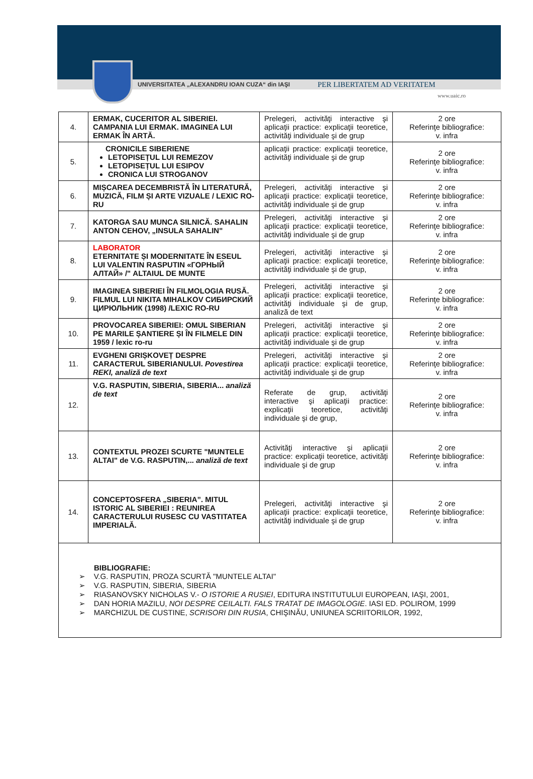UNIVERSITATEA „ALEXANDRU IOAN CUZA“ din IAŞI PER LIBERTATEM AD VERITATEM
www.uaic.ro
| 4. | ERMAK, CUCERITOR AL SIBERIEI. CAMPANIA LUI ERMAK. IMAGINEA LUI ERMAK ÎN ARTĂ. | Prelegeri, activităţi interactive şi aplicaţii practice: explicaţii teoretice, activităţi individuale şi de grup | 2 ore Referinţe bibliografice: v. infra |
| 5. | CRONICILE SIBERIENE LETOPISEȚUL LUI REMEZOV LETOPISEȚUL LUI ESIPOV CRONICA LUI STROGANOV | aplicaţii practice: explicaţii teoretice, activităţi individuale şi de grup | 2 ore Referinţe bibliografice: v. infra |
| 6. | MIȘCAREA DECEMBRISTĂ ÎN LITERATURĂ, MUZICĂ, FILM ȘI ARTE VIZUALE / LEXIC RO-RU | Prelegeri, activităţi interactive şi aplicaţii practice: explicaţii teoretice, activităţi individuale şi de grup | 2 ore Referinţe bibliografice: v. infra |
| 7. | KATORGA SAU MUNCA SILNICĂ. SAHALIN ANTON CEHOV, „INSULA SAHALIN" | Prelegeri, activităţi interactive şi aplicaţii practice: explicaţii teoretice, activităţi individuale şi de grup | 2 ore Referinţe bibliografice: v. infra |
| 8. | LABORATOR ETERNITATE ȘI MODERNITATE ÎN ESEUL LUI VALENTIN RASPUTIN «ГОРНЫЙ АЛТАЙ» /" ALTAIUL DE MUNTE | Prelegeri, activităţi interactive şi aplicaţii practice: explicaţii teoretice, activităţi individuale şi de grup, | 2 ore Referinţe bibliografice: v. infra |
| 9. | IMAGINEA SIBERIEI ÎN FILMOLOGIA RUSĂ. FILMUL LUI NIKITA MIHALKOV СИБИРСКИЙ ЦИРЮЛЬНИК (1998) /LEXIC RO-RU | Prelegeri, activităţi interactive şi aplicaţii practice: explicaţii teoretice, activităţi individuale şi de grup, analiză de text | 2 ore Referinţe bibliografice: v. infra |
| 10. | PROVOCAREA SIBERIEI: OMUL SIBERIAN PE MARILE ȘANTIERE ȘI ÎN FILMELE DIN 1959 / lexic ro-ru | Prelegeri, activităţi interactive şi aplicaţii practice: explicaţii teoretice, activităţi individuale şi de grup | 2 ore Referinţe bibliografice: v. infra |
| 11. | EVGHENI GRIȘKOVEȚ DESPRE CARACTERUL SIBERIANULUI. Povestirea REKI, analiză de text | Prelegeri, activităţi interactive şi aplicaţii practice: explicaţii teoretice, activităţi individuale şi de grup | 2 ore Referinţe bibliografice: v. infra |
| 12. | V.G. RASPUTIN, SIBERIA, SIBERIA... analiză de text | Referate de grup, activităţi interactive şi aplicaţii practice: explicaţii teoretice, activităţi individuale şi de grup, | 2 ore Referinţe bibliografice: v. infra |
| 13. | CONTEXTUL PROZEI SCURTE "MUNTELE ALTAI" de V.G. RASPUTIN,... analiză de text | Activităţi interactive şi aplicaţii practice: explicaţii teoretice, activităţi individuale şi de grup | 2 ore Referinţe bibliografice: v. infra |
| 14. | CONCEPTOSFERA „SIBERIA”. MITUL ISTORIC AL SIBERIEI : REUNIREA CARACTERULUI RUSESC CU VASTITATEA IMPERIALĂ. | Prelegeri, activităţi interactive şi aplicaţii practice: explicaţii teoretice, activităţi individuale şi de grup | 2 ore Referinţe bibliografice: v. infra |
| BIBLIOGRAFIE: ➢ V.G. RASPUTIN, PROZA SCURTĂ "MUNTELE ALTAI" ➢ V.G. RASPUTIN, SIBERIA, SIBERIA ➢ RIASANOVSKY NICHOLAS V.- O ISTORIE A RUSIEI , EDITURA INSTITUTULUI EUROPEAN, IAŞI, 2001, ➢ DAN HORIA MAZILU, NOI DESPRE CEILALTI. FALS TRATAT DE IMAGOLOGIE . IASI ED. POLIROM, 1999 ➢ MARCHIZUL DE CUSTINE, SCRISORI DIN RUSIA , CHIŞINĂU, UNIUNEA SCRIITORILOR, 1992, | | | |